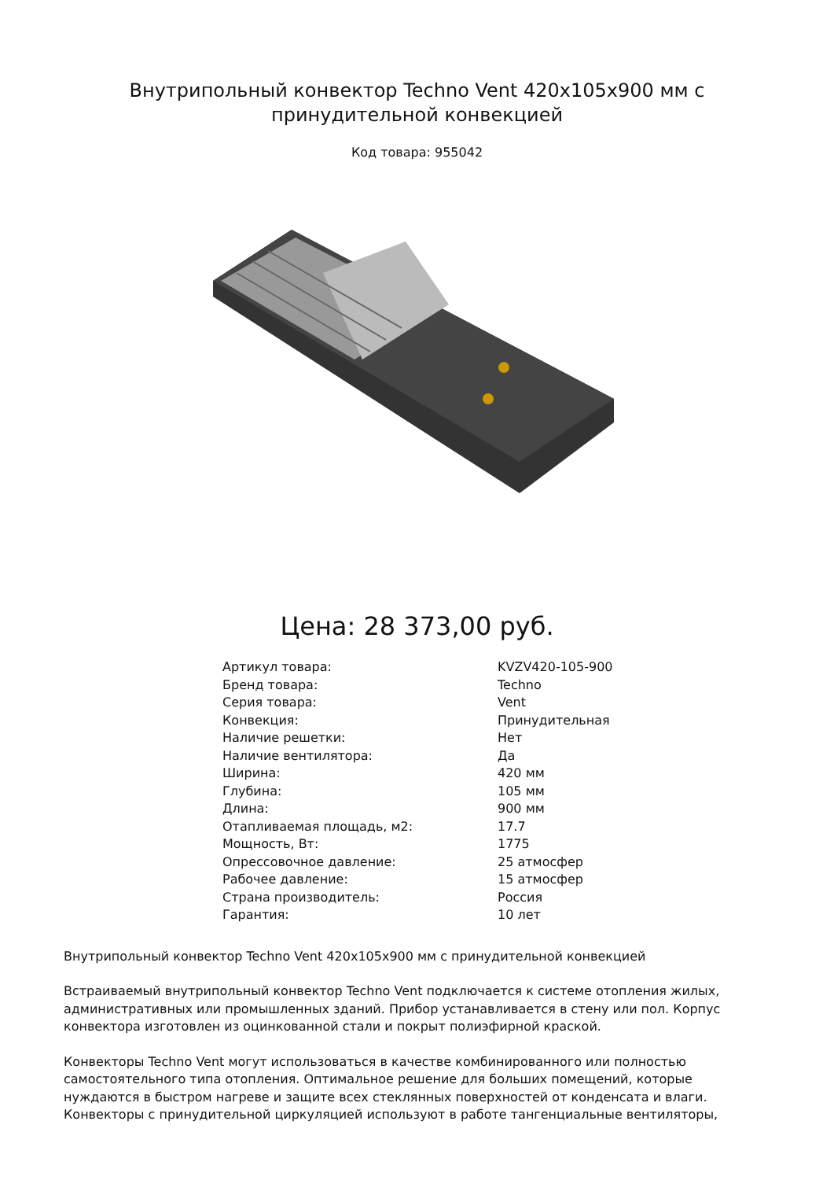Внутрипольный конвектор Techno Vent 420x105x900 мм с
принудительной конвекцией
Код товара: 955042
Цена: 28 373,00 руб.
| Артикул товара: | KVZV420-105-900 |
| Бренд товара: | Techno |
| Серия товара: | Vent |
| Конвекция: | Принудительная |
| Наличие решетки: | Нет |
| Наличие вентилятора: | Да |
| Ширина: | 420 мм |
| Глубина: | 105 мм |
| Длина: | 900 мм |
| Отапливаемая площадь, м2: | 17.7 |
| Мощность, Вт: | 1775 |
| Опрессовочное давление: | 25 атмосфер |
| Рабочее давление: | 15 атмосфер |
| Страна производитель: | Россия |
| Гарантия: | 10 лет |
Внутрипольный конвектор Techno Vent 420x105x900 мм с принудительной конвекцией
Встраиваемый внутрипольный конвектор Techno Vent подключается к системе отопления жилых, административных или промышленных зданий. Прибор устанавливается в стену или пол. Корпус конвектора изготовлен из оцинкованной стали и покрыт полиэфирной краской.
Конвекторы Techno Vent могут использоваться в качестве комбинированного или полностью самостоятельного типа отопления. Оптимальное решение для больших помещений, которые нуждаются в быстром нагреве и защите всех стеклянных поверхностей от конденсата и влаги. Конвекторы с принудительной циркуляцией используют в работе тангенциальные вентиляторы,